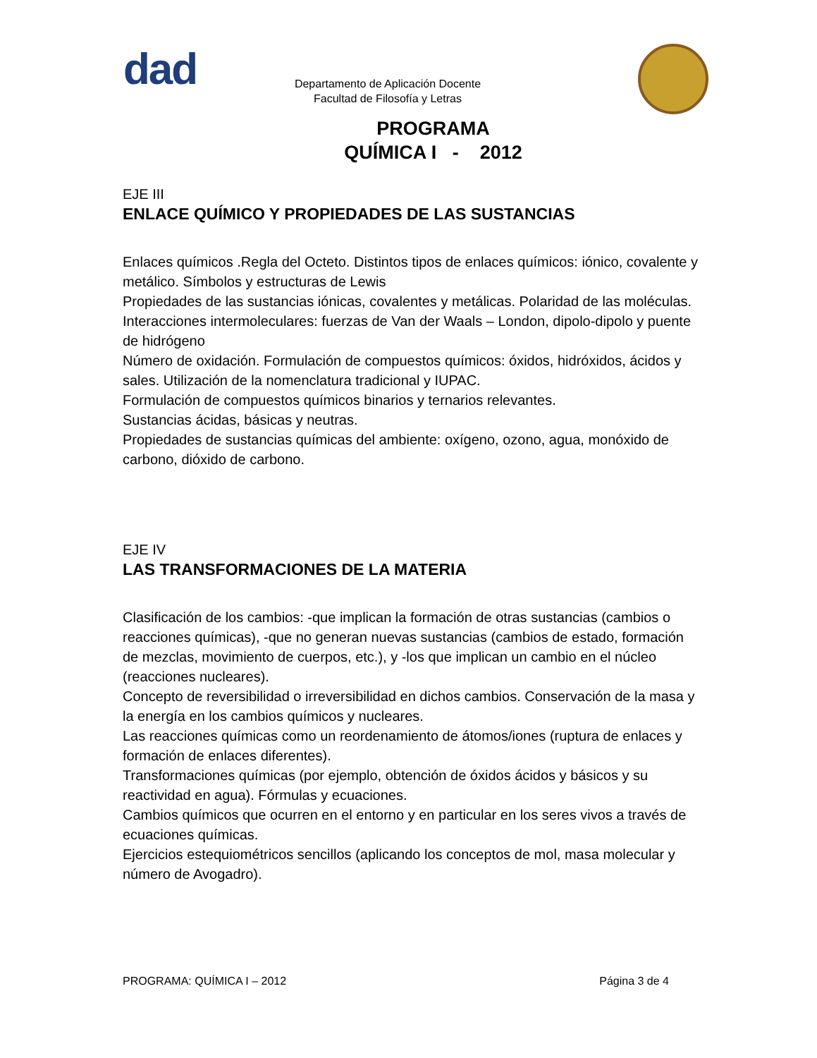dad
Departamento de Aplicación Docente
Facultad de Filosofía y Letras
PROGRAMA
QUÍMICA I - 2012
EJE III
ENLACE QUÍMICO Y PROPIEDADES DE LAS SUSTANCIAS
Enlaces químicos .Regla del Octeto. Distintos tipos de enlaces químicos: iónico, covalente y metálico. Símbolos y estructuras de Lewis
Propiedades de las sustancias iónicas, covalentes y metálicas. Polaridad de las moléculas.
Interacciones intermoleculares: fuerzas de Van der Waals – London, dipolo-dipolo y puente de hidrógeno
Número de oxidación. Formulación de compuestos químicos: óxidos, hidróxidos, ácidos y sales. Utilización de la nomenclatura tradicional y IUPAC.
Formulación de compuestos químicos binarios y ternarios relevantes.
Sustancias ácidas, básicas y neutras.
Propiedades de sustancias químicas del ambiente: oxígeno, ozono, agua, monóxido de carbono, dióxido de carbono.
EJE IV
LAS TRANSFORMACIONES DE LA MATERIA
Clasificación de los cambios: -que implican la formación de otras sustancias (cambios o reacciones químicas), -que no generan nuevas sustancias (cambios de estado, formación de mezclas, movimiento de cuerpos, etc.), y -los que implican un cambio en el núcleo (reacciones nucleares).
Concepto de reversibilidad o irreversibilidad en dichos cambios. Conservación de la masa y la energía en los cambios químicos y nucleares.
Las reacciones químicas como un reordenamiento de átomos/iones (ruptura de enlaces y formación de enlaces diferentes).
Transformaciones químicas (por ejemplo, obtención de óxidos ácidos y básicos y su reactividad en agua). Fórmulas y ecuaciones.
Cambios químicos que ocurren en el entorno y en particular en los seres vivos a través de ecuaciones químicas.
Ejercicios estequiométricos sencillos (aplicando los conceptos de mol, masa molecular y número de Avogadro).
PROGRAMA: QUÍMICA I – 2012 Página 3 de 4